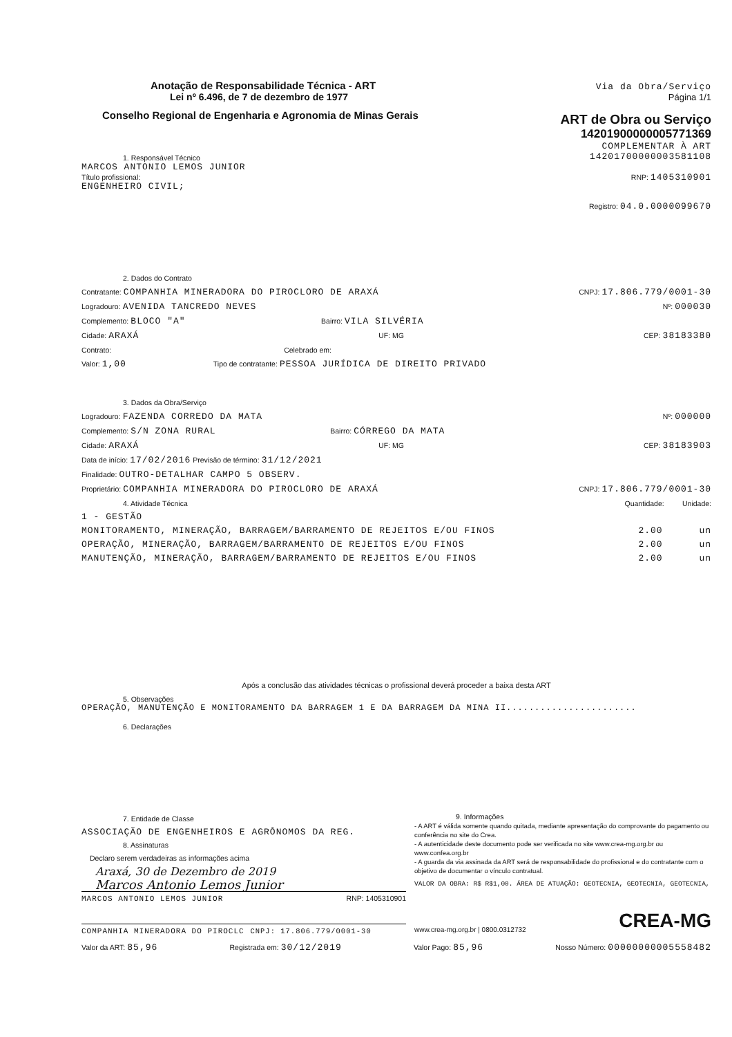Anotação de Responsabilidade Técnica - ART
Lei nº 6.496, de 7 de dezembro de 1977
Conselho Regional de Engenharia e Agronomia de Minas Gerais
Via da Obra/Serviço
Página 1/1
ART de Obra ou Serviço
14201900000005771369
COMPLEMENTAR À ART
14201700000003581108
1. Responsável Técnico
MARCOS ANTONIO LEMOS JUNIOR
Título profissional:
ENGENHEIRO CIVIL;
RNP: 1405310901
Registro: 04.0.0000099670
2. Dados do Contrato
Contratante: COMPANHIA MINERADORA DO PIROCLORO DE ARAXÁ
CNPJ: 17.806.779/0001-30
Logradouro: AVENIDA TANCREDO NEVES
Nº: 000030
Complemento: BLOCO "A"
Bairro: VILA SILVÉRIA
Cidade: ARAXÁ
UF: MG CEP: 38183380
Contrato: Celebrado em:
Valor: 1,00
Tipo de contratante: PESSOA JURÍDICA DE DIREITO PRIVADO
3. Dados da Obra/Serviço
Logradouro: FAZENDA CORREDO DA MATA
Nº: 000000
Complemento: S/N ZONA RURAL
Bairro: CÓRREGO DA MATA
Cidade: ARAXÁ
UF: MG CEP: 38183903
Data de início: 17/02/2016 Previsão de término: 31/12/2021
Finalidade: OUTRO-DETALHAR CAMPO 5 OBSERV.
Proprietário: COMPANHIA MINERADORA DO PIROCLORO DE ARAXÁ
CNPJ: 17.806.779/0001-30
4. Atividade Técnica Quantidade: Unidade:
1 - GESTÃO
MONITORAMENTO, MINERAÇÃO, BARRAGEM/BARRAMENTO DE REJEITOS E/OU FINOS
2.00 un
OPERAÇÃO, MINERAÇÃO, BARRAGEM/BARRAMENTO DE REJEITOS E/OU FINOS
2.00 un
MANUTENÇÃO, MINERAÇÃO, BARRAGEM/BARRAMENTO DE REJEITOS E/OU FINOS
2.00 un
Após a conclusão das atividades técnicas o profissional deverá proceder a baixa desta ART
5. Observações
OPERAÇÃO, MANUTENÇÃO E MONITORAMENTO DA BARRAGEM 1 E DA BARRAGEM DA MINA II.......................
6. Declarações
7. Entidade de Classe
ASSOCIAÇÃO DE ENGENHEIROS E AGRÔNOMOS DA REG.
8. Assinaturas
Declaro serem verdadeiras as informações acima
Araxá, 30 de Dezembro de 2019
Marcos Antonio Lemos Junior
MARCOS ANTONIO LEMOS JUNIOR RNP: 1405310901
COMPANHIA MINERADORA DO PIROCLC CNPJ: 17.806.779/0001-30
9. Informações
- A ART é válida somente quando quitada, mediante apresentação do comprovante do pagamento ou conferência no site do Crea.
- A autenticidade deste documento pode ser verificada no site www.crea-mg.org.br ou www.confea.org.br
- A guarda da via assinada da ART será de responsabilidade do profissional e do contratante com o objetivo de documentar o vínculo contratual.
VALOR DA OBRA: R$ R$1,00. ÁREA DE ATUAÇÃO: GEOTECNIA, GEOTECNIA, GEOTECNIA,
CREA-MG
www.crea-mg.org.br | 0800.0312732
Valor da ART: 85,96
Registrada em: 30/12/2019
Valor Pago: 85,96
Nosso Número: 00000000005558482